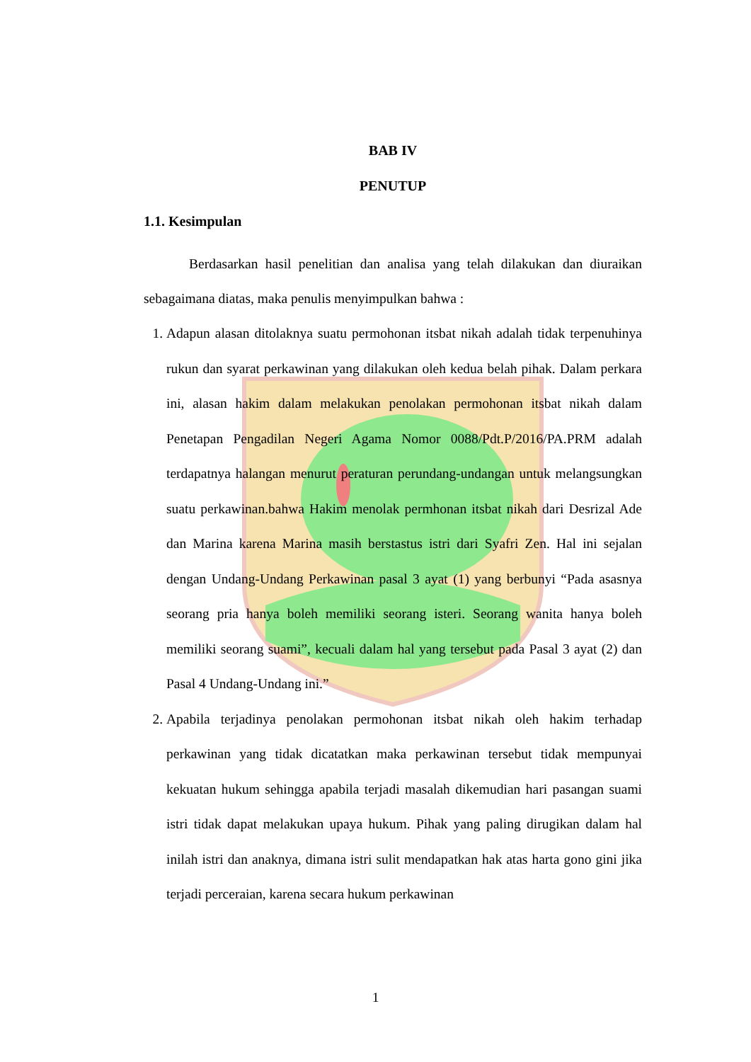BAB IV
PENUTUP
1.1. Kesimpulan
Berdasarkan hasil penelitian dan analisa yang telah dilakukan dan diuraikan sebagaimana diatas, maka penulis menyimpulkan bahwa :
1. Adapun alasan ditolaknya suatu permohonan itsbat nikah adalah tidak terpenuhinya rukun dan syarat perkawinan yang dilakukan oleh kedua belah pihak. Dalam perkara ini, alasan hakim dalam melakukan penolakan permohonan itsbat nikah dalam Penetapan Pengadilan Negeri Agama Nomor 0088/Pdt.P/2016/PA.PRM adalah terdapatnya halangan menurut peraturan perundang-undangan untuk melangsungkan suatu perkawinan.bahwa Hakim menolak permhonan itsbat nikah dari Desrizal Ade dan Marina karena Marina masih berstastus istri dari Syafri Zen. Hal ini sejalan dengan Undang-Undang Perkawinan pasal 3 ayat (1) yang berbunyi “Pada asasnya seorang pria hanya boleh memiliki seorang isteri. Seorang wanita hanya boleh memiliki seorang suami”, kecuali dalam hal yang tersebut pada Pasal 3 ayat (2) dan Pasal 4 Undang-Undang ini.”
2. Apabila terjadinya penolakan permohonan itsbat nikah oleh hakim terhadap perkawinan yang tidak dicatatkan maka perkawinan tersebut tidak mempunyai kekuatan hukum sehingga apabila terjadi masalah dikemudian hari pasangan suami istri tidak dapat melakukan upaya hukum. Pihak yang paling dirugikan dalam hal inilah istri dan anaknya, dimana istri sulit mendapatkan hak atas harta gono gini jika terjadi perceraian, karena secara hukum perkawinan
1